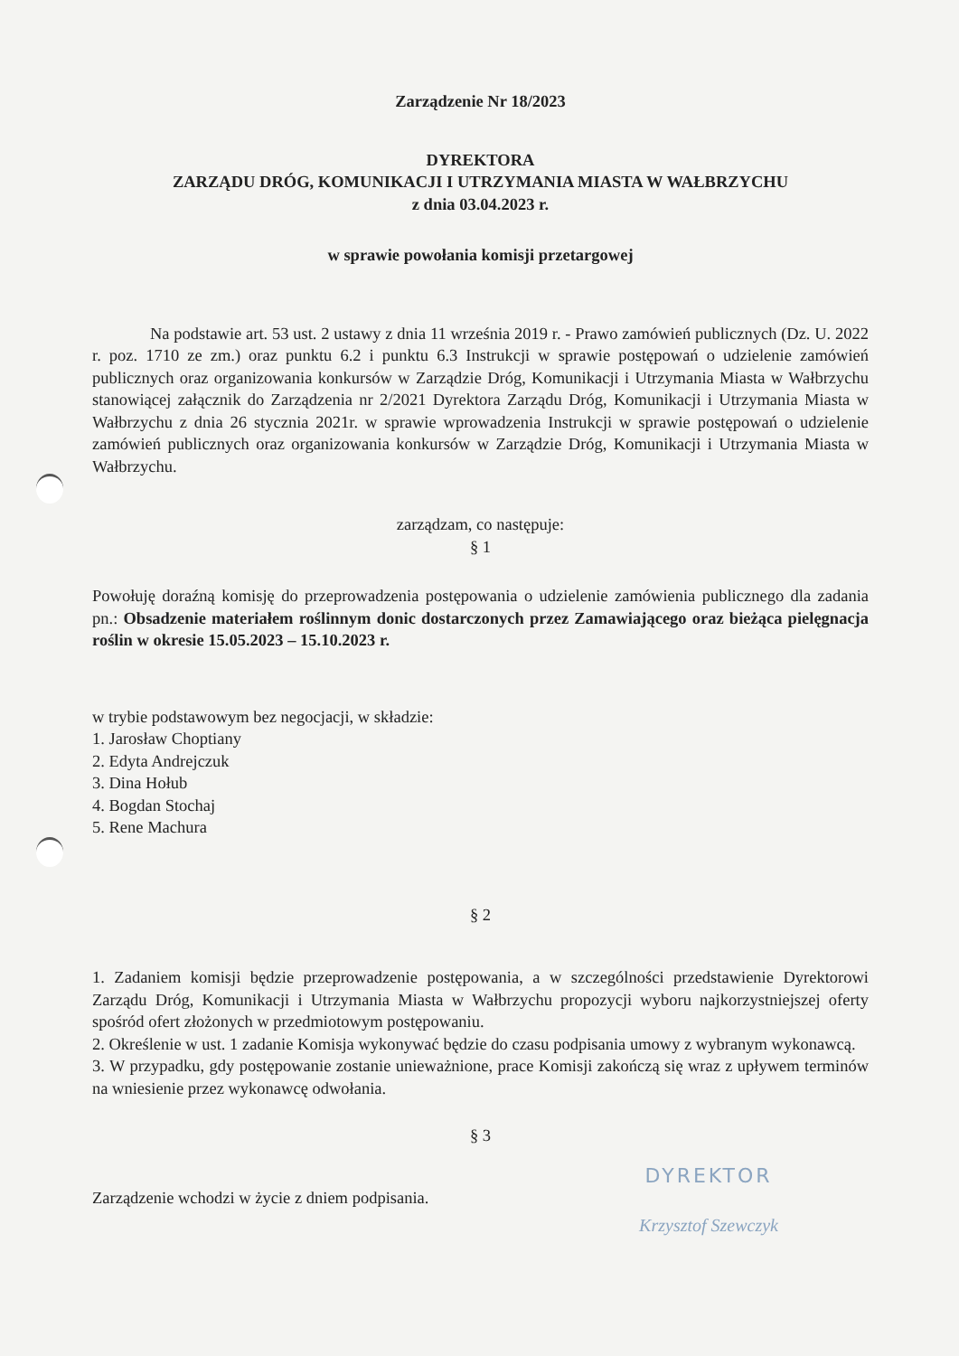Zarządzenie Nr 18/2023
DYREKTORA
ZARZĄDU DRÓG, KOMUNIKACJI I UTRZYMANIA MIASTA W WAŁBRZYCHU
z dnia 03.04.2023 r.
w sprawie powołania komisji przetargowej
Na podstawie art. 53 ust. 2 ustawy z dnia 11 września 2019 r. - Prawo zamówień publicznych (Dz. U. 2022 r. poz. 1710 ze zm.) oraz punktu 6.2 i punktu 6.3 Instrukcji w sprawie postępowań o udzielenie zamówień publicznych oraz organizowania konkursów w Zarządzie Dróg, Komunikacji i Utrzymania Miasta w Wałbrzychu stanowiącej załącznik do Zarządzenia nr 2/2021 Dyrektora Zarządu Dróg, Komunikacji i Utrzymania Miasta w Wałbrzychu z dnia 26 stycznia 2021r. w sprawie wprowadzenia Instrukcji w sprawie postępowań o udzielenie zamówień publicznych oraz organizowania konkursów w Zarządzie Dróg, Komunikacji i Utrzymania Miasta w Wałbrzychu.
zarządzam, co następuje:
§ 1
Powołuję doraźną komisję do przeprowadzenia postępowania o udzielenie zamówienia publicznego dla zadania pn.: Obsadzenie materiałem roślinnym donic dostarczonych przez Zamawiającego oraz bieżąca pielęgnacja roślin w okresie 15.05.2023 – 15.10.2023 r.
w trybie podstawowym bez negocjacji, w składzie:
1. Jarosław Choptiany
2. Edyta Andrejczuk
3. Dina Hołub
4. Bogdan Stochaj
5. Rene Machura
§ 2
1. Zadaniem komisji będzie przeprowadzenie postępowania, a w szczególności przedstawienie Dyrektorowi Zarządu Dróg, Komunikacji i Utrzymania Miasta w Wałbrzychu propozycji wyboru najkorzystniejszej oferty spośród ofert złożonych w przedmiotowym postępowaniu.
2. Określenie w ust. 1 zadanie Komisja wykonywać będzie do czasu podpisania umowy z wybranym wykonawcą.
3. W przypadku, gdy postępowanie zostanie unieważnione, prace Komisji zakończą się wraz z upływem terminów na wniesienie przez wykonawcę odwołania.
§ 3
Zarządzenie wchodzi w życie z dniem podpisania.
DYREKTOR
Krzysztof Szewczyk